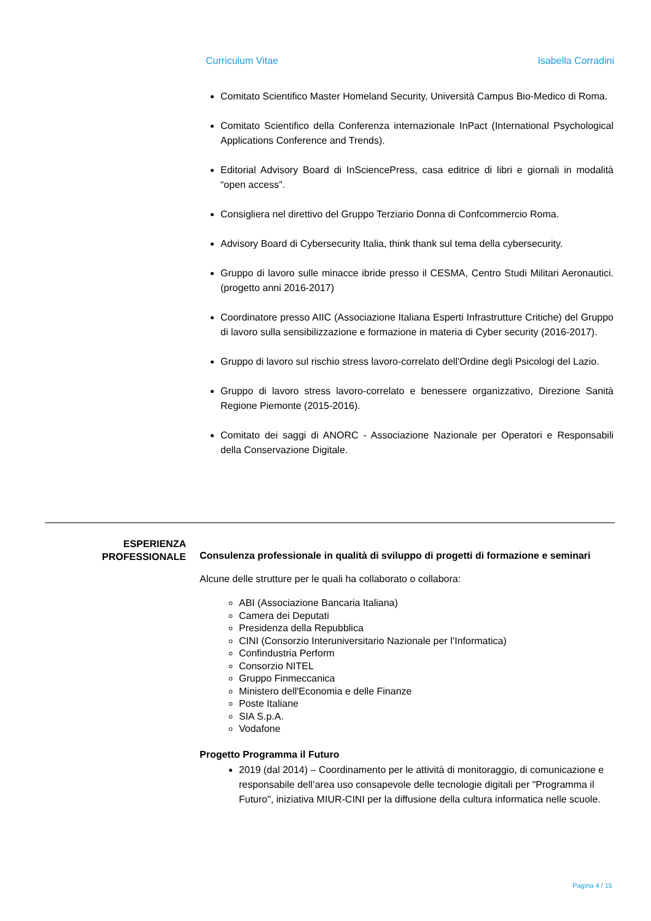Curriculum Vitae Isabella Corradini
Comitato Scientifico Master Homeland Security, Università Campus Bio-Medico di Roma.
Comitato Scientifico della Conferenza internazionale InPact (International Psychological Applications Conference and Trends).
Editorial Advisory Board di InSciencePress, casa editrice di libri e giornali in modalità “open access”.
Consigliera nel direttivo del Gruppo Terziario Donna di Confcommercio Roma.
Advisory Board di Cybersecurity Italia, think thank sul tema della cybersecurity.
Gruppo di lavoro sulle minacce ibride presso il CESMA, Centro Studi Militari Aeronautici. (progetto anni 2016-2017)
Coordinatore presso AIIC (Associazione Italiana Esperti Infrastrutture Critiche) del Gruppo di lavoro sulla sensibilizzazione e formazione in materia di Cyber security (2016-2017).
Gruppo di lavoro sul rischio stress lavoro-correlato dell'Ordine degli Psicologi del Lazio.
Gruppo di lavoro stress lavoro-correlato e benessere organizzativo, Direzione Sanità Regione Piemonte (2015-2016).
Comitato dei saggi di ANORC - Associazione Nazionale per Operatori e Responsabili della Conservazione Digitale.
ESPERIENZA
PROFESSIONALE
Consulenza professionale in qualità di sviluppo di progetti di formazione e seminari
Alcune delle strutture per le quali ha collaborato o collabora:
ABI (Associazione Bancaria Italiana)
Camera dei Deputati
Presidenza della Repubblica
CINI (Consorzio Interuniversitario Nazionale per l’Informatica)
Confindustria Perform
Consorzio NITEL
Gruppo Finmeccanica
Ministero dell'Economia e delle Finanze
Poste Italiane
SIA S.p.A.
Vodafone
Progetto Programma il Futuro
2019 (dal 2014) – Coordinamento per le attività di monitoraggio, di comunicazione e responsabile dell’area uso consapevole delle tecnologie digitali per "Programma il Futuro", iniziativa MIUR-CINI per la diffusione della cultura informatica nelle scuole.
Pagina 4 / 15